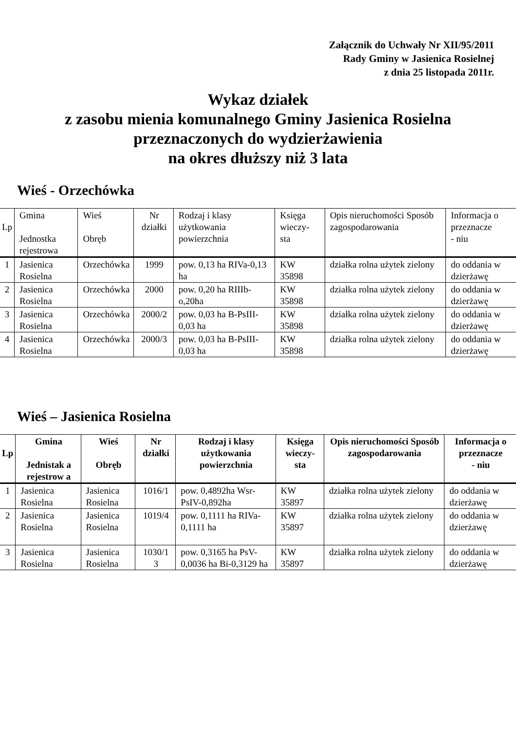Załącznik do Uchwały Nr XII/95/2011
Rady Gminy w Jasienica Rosielnej
z dnia 25 listopada 2011r.
Wykaz działek
z zasobu mienia komunalnego Gminy Jasienica Rosielna
przeznaczonych do wydzierżawienia
na okres dłuższy niż 3 lata
Wieś - Orzechówka
| Lp | Gmina Jednostka rejestrowa | Wieś Obręb | Nr działki | Rodzaj i klasy użytkowania powierzchnia | Księga wieczy- sta | Opis nieruchomości Sposób zagospodarowania | Informacja o przeznacze - niu |
| --- | --- | --- | --- | --- | --- | --- | --- |
| 1 | Jasienica Rosielna | Orzechówka | 1999 | pow. 0,13 ha RIVa-0,13 ha | KW 35898 | działka rolna użytek zielony | do oddania w dzierżawę |
| 2 | Jasienica Rosielna | Orzechówka | 2000 | pow. 0,20 ha RIIIb-o,20ha | KW 35898 | działka rolna użytek zielony | do oddania w dzierżawę |
| 3 | Jasienica Rosielna | Orzechówka | 2000/2 | pow. 0,03 ha B-PsIII-0,03 ha | KW 35898 | działka rolna użytek zielony | do oddania w dzierżawę |
| 4 | Jasienica Rosielna | Orzechówka | 2000/3 | pow. 0,03 ha B-PsIII-0,03 ha | KW 35898 | działka rolna użytek zielony | do oddania w dzierżawę |
Wieś – Jasienica Rosielna
| Lp | Gmina Jednistak a rejestrow a | Wieś Obręb | Nr działki | Rodzaj i klasy użytkowania powierzchnia | Księga wieczy- sta | Opis nieruchomości Sposób zagospodarowania | Informacja o przeznacze - niu |
| --- | --- | --- | --- | --- | --- | --- | --- |
| 1 | Jasienica Rosielna | Jasienica Rosielna | 1016/1 | pow. 0,4892ha Wsr-PsIV-0,892ha | KW 35897 | działka rolna użytek zielony | do oddania w dzierżawę |
| 2 | Jasienica Rosielna | Jasienica Rosielna | 1019/4 | pow. 0,1111 ha RIVa-0,1111 ha | KW 35897 | działka rolna użytek zielony | do oddania w dzierżawę |
| 3 | Jasienica Rosielna | Jasienica Rosielna | 1030/1 3 | pow. 0,3165 ha PsV-0,0036 ha Bi-0,3129 ha | KW 35897 | działka rolna użytek zielony | do oddania w dzierżawę |